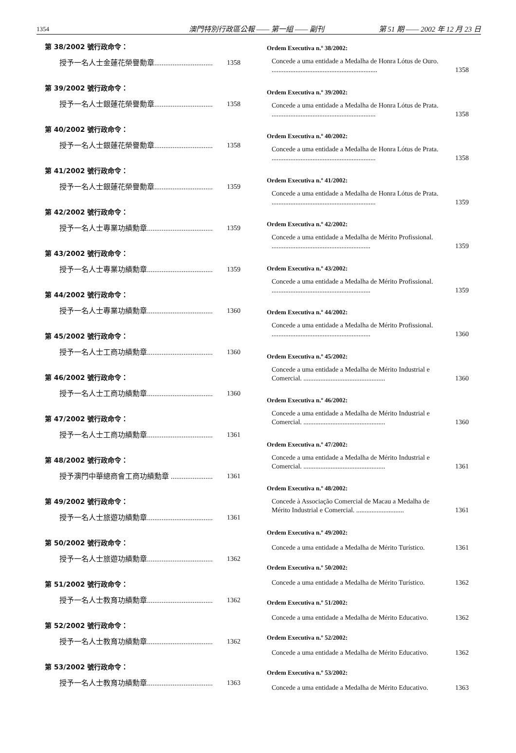1354 澳門特別行政區公報 —— 第一組 —— 副刊 第 51 期 —— 2002 年 12 月 23 日
第 38/2002 號行政命令：
授予一名人士金蓮花榮譽勳章................................. 1358
第 39/2002 號行政命令：
授予一名人士銀蓮花榮譽勳章................................. 1358
第 40/2002 號行政命令：
授予一名人士銀蓮花榮譽勳章................................. 1358
第 41/2002 號行政命令：
授予一名人士銀蓮花榮譽勳章................................. 1359
第 42/2002 號行政命令：
授予一名人士專業功績勳章..................................... 1359
第 43/2002 號行政命令：
授予一名人士專業功績勳章..................................... 1359
第 44/2002 號行政命令：
授予一名人士專業功績勳章..................................... 1360
第 45/2002 號行政命令：
授予一名人士工商功績勳章..................................... 1360
第 46/2002 號行政命令：
授予一名人士工商功績勳章..................................... 1360
第 47/2002 號行政命令：
授予一名人士工商功績勳章..................................... 1361
第 48/2002 號行政命令：
授予澳門中華總商會工商功績勳章 ......................... 1361
第 49/2002 號行政命令：
授予一名人士旅遊功績勳章..................................... 1361
第 50/2002 號行政命令：
授予一名人士旅遊功績勳章..................................... 1362
第 51/2002 號行政命令：
授予一名人士教育功績勳章..................................... 1362
第 52/2002 號行政命令：
授予一名人士教育功績勳章..................................... 1362
第 53/2002 號行政命令：
授予一名人士教育功績勳章..................................... 1363
Ordem Executiva n.º 38/2002:
Concede a uma entidade a Medalha de Honra Lótus de Ouro. .............................................................. 1358
Ordem Executiva n.º 39/2002:
Concede a uma entidade a Medalha de Honra Lótus de Prata. ............................................................. 1358
Ordem Executiva n.º 40/2002:
Concede a uma entidade a Medalha de Honra Lótus de Prata. ............................................................. 1358
Ordem Executiva n.º 41/2002:
Concede a uma entidade a Medalha de Honra Lótus de Prata. ............................................................. 1359
Ordem Executiva n.º 42/2002:
Concede a uma entidade a Medalha de Mérito Profissional. .......................................................... 1359
Ordem Executiva n.º 43/2002:
Concede a uma entidade a Medalha de Mérito Profissional. .......................................................... 1359
Ordem Executiva n.º 44/2002:
Concede a uma entidade a Medalha de Mérito Profissional. .......................................................... 1360
Ordem Executiva n.º 45/2002:
Concede a uma entidade a Medalha de Mérito Industrial e Comercial. ................................................ 1360
Ordem Executiva n.º 46/2002:
Concede a uma entidade a Medalha de Mérito Industrial e Comercial. ................................................ 1360
Ordem Executiva n.º 47/2002:
Concede a uma entidade a Medalha de Mérito Industrial e Comercial. ................................................ 1361
Ordem Executiva n.º 48/2002:
Concede à Associação Comercial de Macau a Medalha de Mérito Industrial e Comercial. ............................ 1361
Ordem Executiva n.º 49/2002:
Concede a uma entidade a Medalha de Mérito Turístico. 1361
Ordem Executiva n.º 50/2002:
Concede a uma entidade a Medalha de Mérito Turístico. 1362
Ordem Executiva n.º 51/2002:
Concede a uma entidade a Medalha de Mérito Educativo. 1362
Ordem Executiva n.º 52/2002:
Concede a uma entidade a Medalha de Mérito Educativo. 1362
Ordem Executiva n.º 53/2002:
Concede a uma entidade a Medalha de Mérito Educativo. 1363